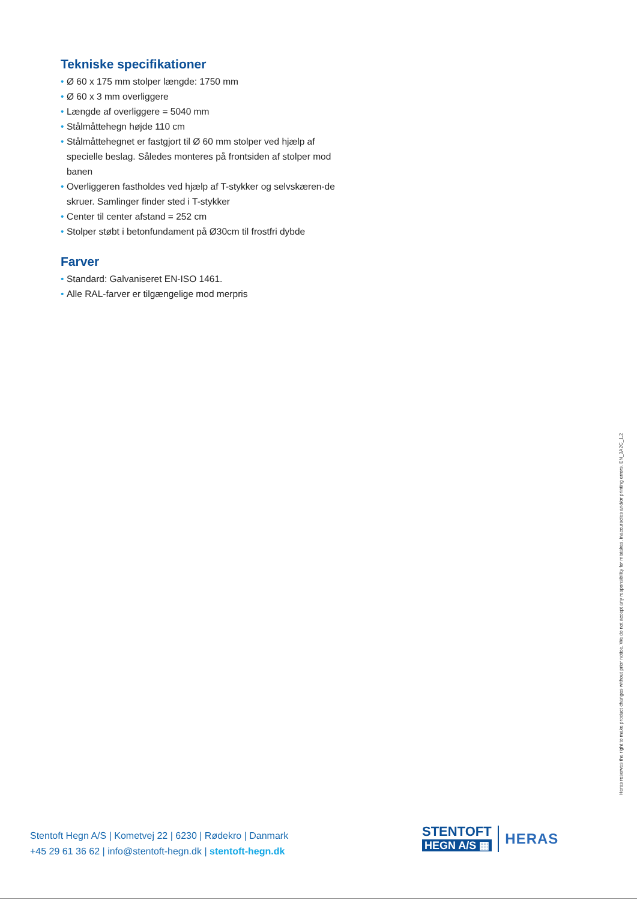Tekniske specifikationer
• Ø 60 x 175 mm stolper længde: 1750 mm
• Ø 60 x 3 mm overliggere
• Længde af overliggere = 5040 mm
• Stålmåttehegn højde 110 cm
• Stålmåttehegnet er fastgjort til Ø 60 mm stolper ved hjælp af specielle beslag. Således monteres på frontsiden af stolper mod banen
• Overliggeren fastholdes ved hjælp af T-stykker og selvskæren-de skruer. Samlinger finder sted i T-stykker
• Center til center afstand = 252 cm
• Stolper støbt i betonfundament på Ø30cm til frostfri dybde
Farver
• Standard: Galvaniseret EN-ISO 1461.
• Alle RAL-farver er tilgængelige mod merpris
Heras reserves the right to make product changes without prior notice. We do not accept any responsibility for mistakes, inaccuracies and/or printing errors. EN_3A2C_1.2
Stentoft Hegn A/S | Kometvej 22 | 6230 | Rødekro | Danmark
+45 29 61 36 62 | info@stentoft-hegn.dk | stentoft-hegn.dk
STENTOFT
HEGN A/S ▦
HERAS